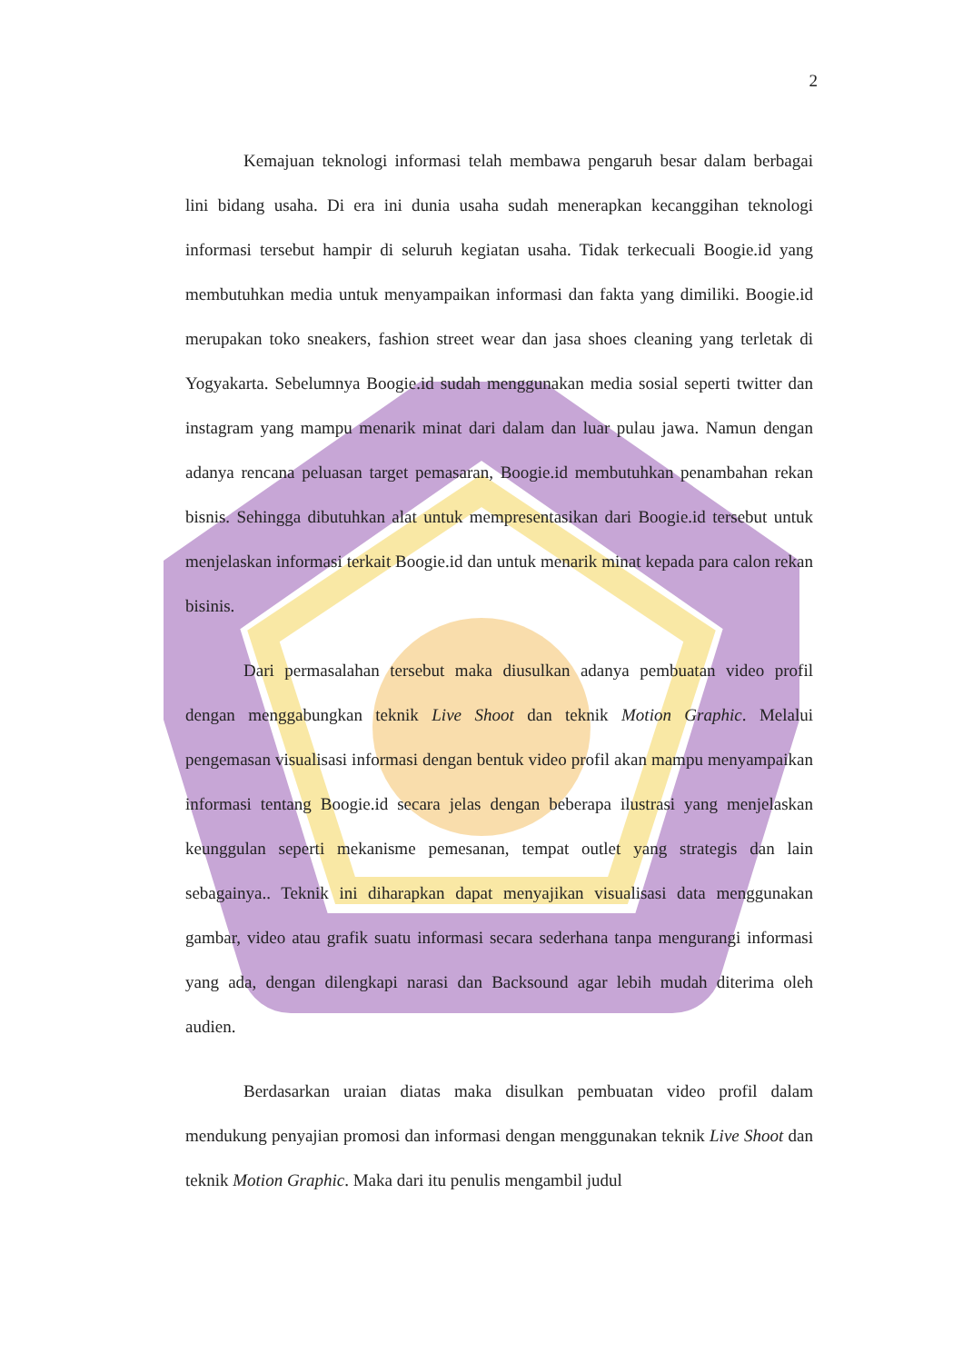2
Kemajuan teknologi informasi telah membawa pengaruh besar dalam berbagai lini bidang usaha. Di era ini dunia usaha sudah menerapkan kecanggihan teknologi informasi tersebut hampir di seluruh kegiatan usaha. Tidak terkecuali Boogie.id yang membutuhkan media untuk menyampaikan informasi dan fakta yang dimiliki. Boogie.id merupakan toko sneakers, fashion street wear dan jasa shoes cleaning yang terletak di Yogyakarta. Sebelumnya Boogie.id sudah menggunakan media sosial seperti twitter dan instagram yang mampu menarik minat dari dalam dan luar pulau jawa. Namun dengan adanya rencana peluasan target pemasaran, Boogie.id membutuhkan penambahan rekan bisnis. Sehingga dibutuhkan alat untuk mempresentasikan dari Boogie.id tersebut untuk menjelaskan informasi terkait Boogie.id dan untuk menarik minat kepada para calon rekan bisinis.
Dari permasalahan tersebut maka diusulkan adanya pembuatan video profil dengan menggabungkan teknik Live Shoot dan teknik Motion Graphic. Melalui pengemasan visualisasi informasi dengan bentuk video profil akan mampu menyampaikan informasi tentang Boogie.id secara jelas dengan beberapa ilustrasi yang menjelaskan keunggulan seperti mekanisme pemesanan, tempat outlet yang strategis dan lain sebagainya.. Teknik ini diharapkan dapat menyajikan visualisasi data menggunakan gambar, video atau grafik suatu informasi secara sederhana tanpa mengurangi informasi yang ada, dengan dilengkapi narasi dan Backsound agar lebih mudah diterima oleh audien.
Berdasarkan uraian diatas maka disulkan pembuatan video profil dalam mendukung penyajian promosi dan informasi dengan menggunakan teknik Live Shoot dan teknik Motion Graphic. Maka dari itu penulis mengambil judul